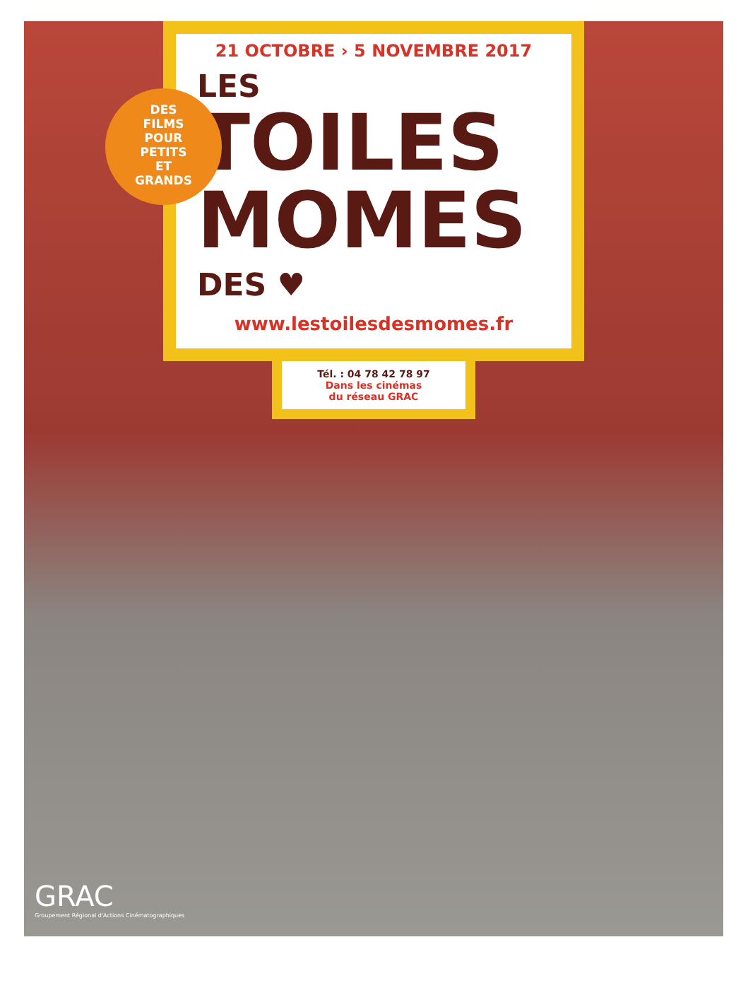21 OCTOBRE › 5 NOVEMBRE 2017
LES
TOILES
MOMES
DES ♥
www.lestoilesdesmomes.fr
Tél. : 04 78 42 78 97
Dans les cinémas
du réseau GRAC
DES
FILMS
POUR
PETITS
ET
GRANDS
GRAC
Groupement Régional d'Actions Cinématographiques